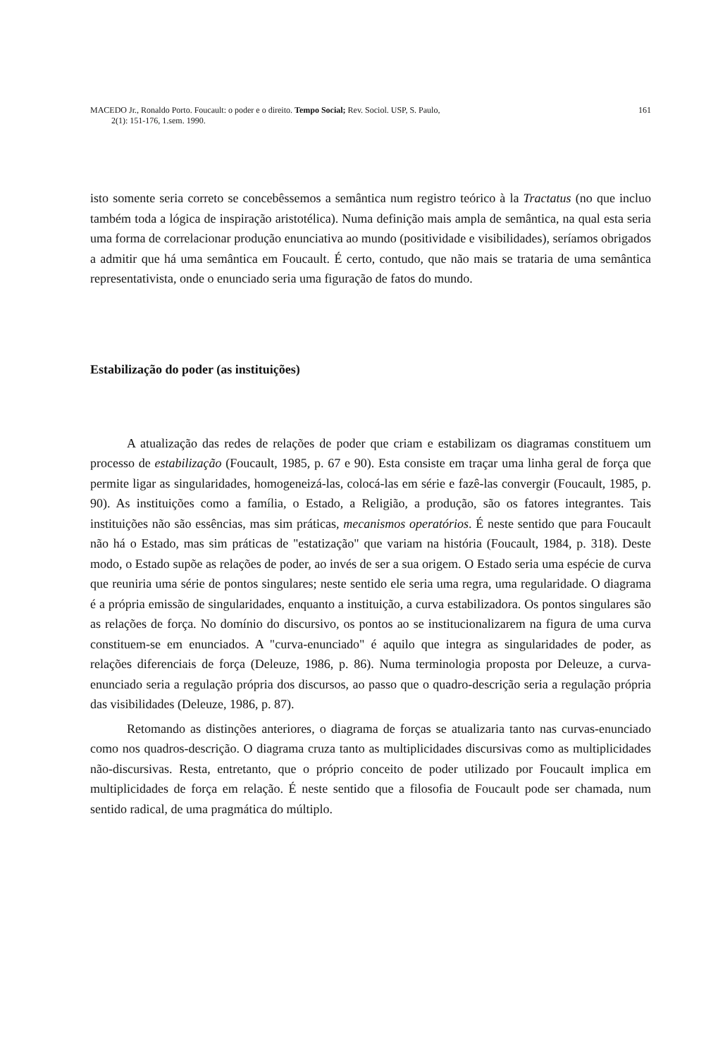MACEDO Jr., Ronaldo Porto. Foucault: o poder e o direito. Tempo Social; Rev. Sociol. USP, S. Paulo, 161
2(1): 151-176, 1.sem. 1990.
isto somente seria correto se concebêssemos a semântica num registro teórico à la Tractatus (no que incluo também toda a lógica de inspiração aristotélica). Numa definição mais ampla de semântica, na qual esta seria uma forma de correlacionar produção enunciativa ao mundo (positividade e visibilidades), seríamos obrigados a admitir que há uma semântica em Foucault. É certo, contudo, que não mais se trataria de uma semântica representativista, onde o enunciado seria uma figuração de fatos do mundo.
Estabilização do poder (as instituições)
A atualização das redes de relações de poder que criam e estabilizam os diagramas constituem um processo de estabilização (Foucault, 1985, p. 67 e 90). Esta consiste em traçar uma linha geral de força que permite ligar as singularidades, homogeneizá-las, colocá-las em série e fazê-las convergir (Foucault, 1985, p. 90). As instituições como a família, o Estado, a Religião, a produção, são os fatores integrantes. Tais instituições não são essências, mas sim práticas, mecanismos operatórios. É neste sentido que para Foucault não há o Estado, mas sim práticas de "estatização" que variam na história (Foucault, 1984, p. 318). Deste modo, o Estado supõe as relações de poder, ao invés de ser a sua origem. O Estado seria uma espécie de curva que reuniria uma série de pontos singulares; neste sentido ele seria uma regra, uma regularidade. O diagrama é a própria emissão de singularidades, enquanto a instituição, a curva estabilizadora. Os pontos singulares são as relações de força. No domínio do discursivo, os pontos ao se institucionalizarem na figura de uma curva constituem-se em enunciados. A "curva-enunciado" é aquilo que integra as singularidades de poder, as relações diferenciais de força (Deleuze, 1986, p. 86). Numa terminologia proposta por Deleuze, a curva-enunciado seria a regulação própria dos discursos, ao passo que o quadro-descrição seria a regulação própria das visibilidades (Deleuze, 1986, p. 87).
Retomando as distinções anteriores, o diagrama de forças se atualizaria tanto nas curvas-enunciado como nos quadros-descrição. O diagrama cruza tanto as multiplicidades discursivas como as multiplicidades não-discursivas. Resta, entretanto, que o próprio conceito de poder utilizado por Foucault implica em multiplicidades de força em relação. É neste sentido que a filosofia de Foucault pode ser chamada, num sentido radical, de uma pragmática do múltiplo.